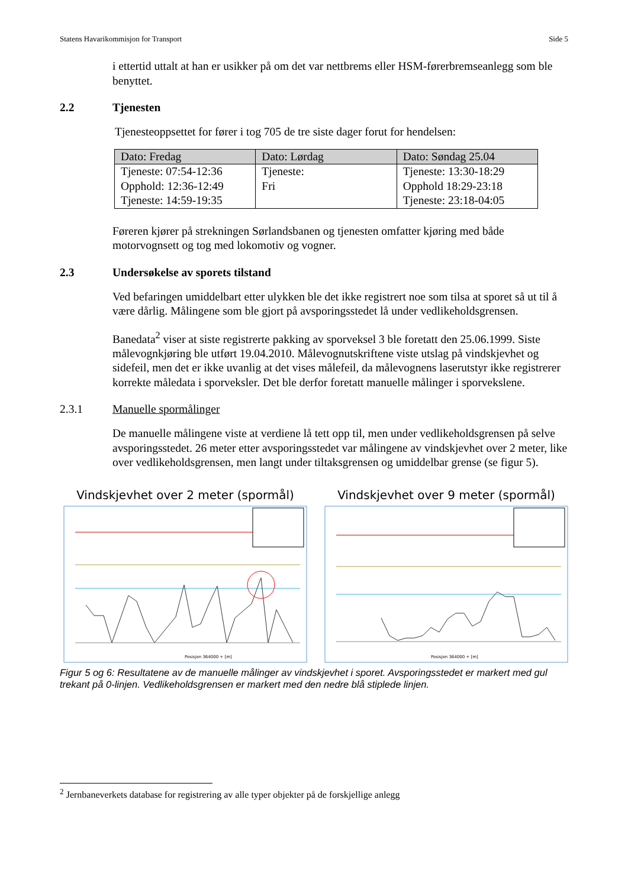Statens Havarikommisjon for Transport Side 5
i ettertid uttalt at han er usikker på om det var nettbrems eller HSM-førerbremseanlegg som ble benyttet.
2.2 Tjenesten
Tjenesteoppsettet for fører i tog 705 de tre siste dager forut for hendelsen:
| Dato: Fredag | Dato: Lørdag | Dato: Søndag 25.04 |
| --- | --- | --- |
| Tjeneste: 07:54-12:36 Opphold: 12:36-12:49 Tjeneste: 14:59-19:35 | Tjeneste: Fri | Tjeneste: 13:30-18:29 Opphold 18:29-23:18 Tjeneste: 23:18-04:05 |
Føreren kjører på strekningen Sørlandsbanen og tjenesten omfatter kjøring med både motorvognsett og tog med lokomotiv og vogner.
2.3 Undersøkelse av sporets tilstand
Ved befaringen umiddelbart etter ulykken ble det ikke registrert noe som tilsa at sporet så ut til å være dårlig. Målingene som ble gjort på avsporingsstedet lå under vedlikeholdsgrensen.
Banedata<sup>2</sup> viser at siste registrerte pakking av sporveksel 3 ble foretatt den 25.06.1999. Siste målevognkjøring ble utført 19.04.2010. Målevognutskriftene viste utslag på vindskjevhet og sidefeil, men det er ikke uvanlig at det vises målefeil, da målevognens laserutstyr ikke registrerer korrekte måledata i sporveksler. Det ble derfor foretatt manuelle målinger i sporvekslene.
2.3.1 Manuelle spormålinger
De manuelle målingene viste at verdiene lå tett opp til, men under vedlikeholdsgrensen på selve avsporingsstedet. 26 meter etter avsporingsstedet var målingene av vindskjevhet over 2 meter, like over vedlikeholdsgrensen, men langt under tiltaksgrensen og umiddelbar grense (se figur 5).
Vindskjevhet over 2 meter (spormål)
Posisjon 364000 + [m]
Vindskjevhet over 9 meter (spormål)
Posisjon 364000 + [m]
Figur 5 og 6: Resultatene av de manuelle målinger av vindskjevhet i sporet. Avsporingsstedet er markert med gul trekant på 0-linjen. Vedlikeholdsgrensen er markert med den nedre blå stiplede linjen.
<sup>2</sup> Jernbaneverkets database for registrering av alle typer objekter på de forskjellige anlegg